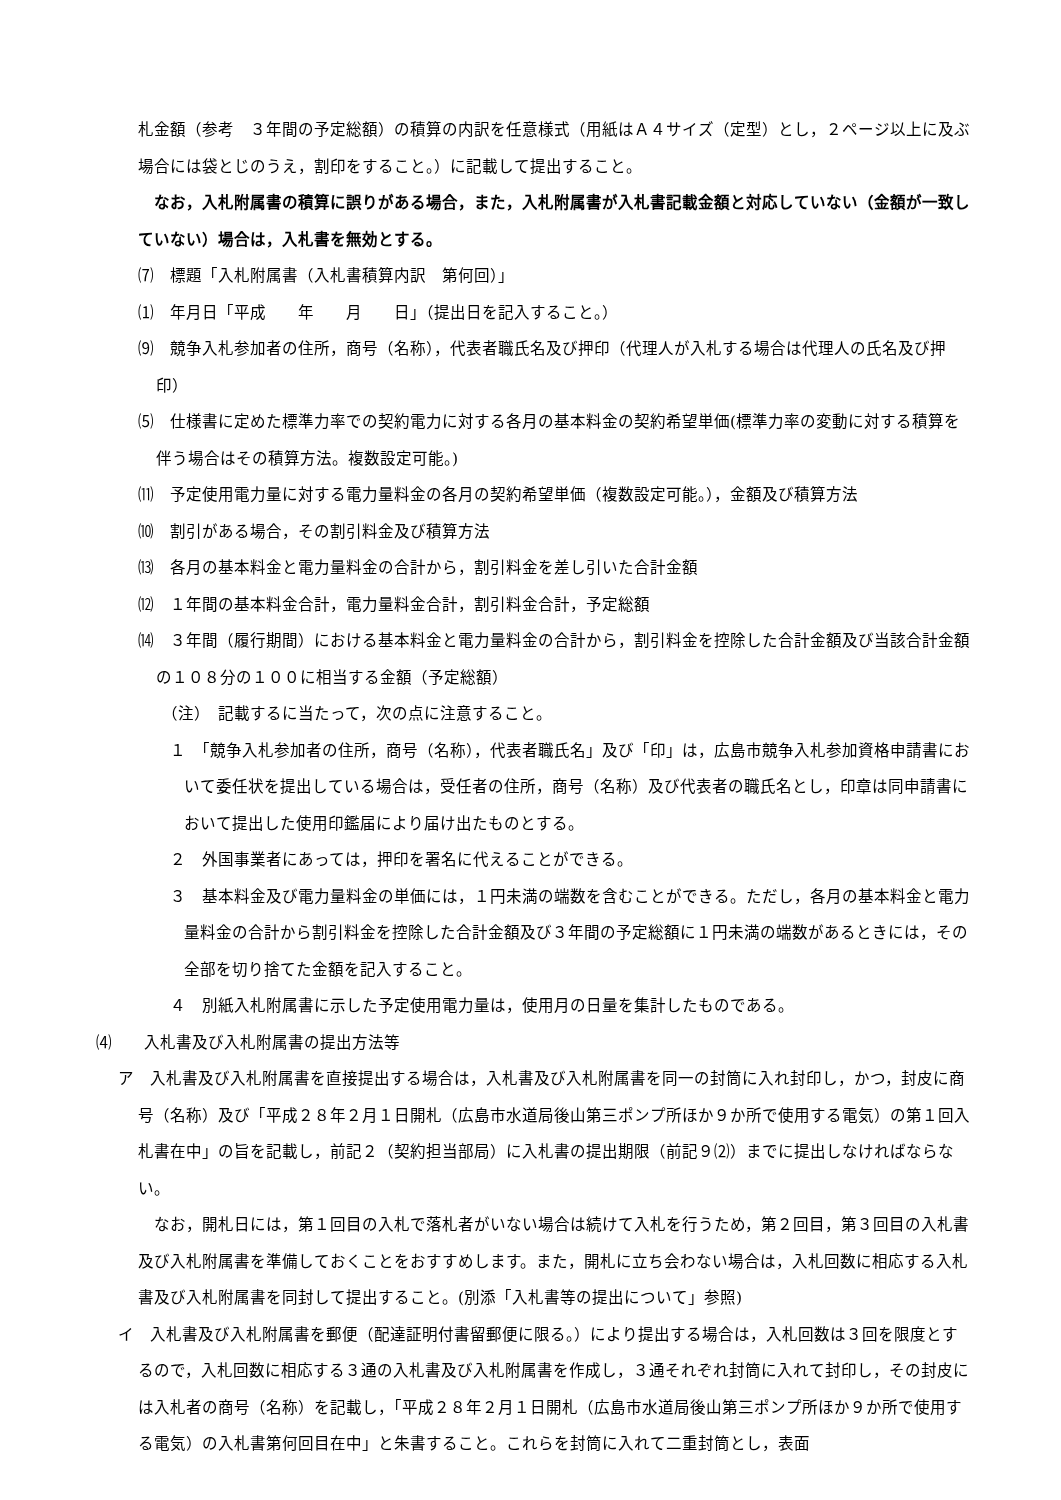札金額（参考　３年間の予定総額）の積算の内訳を任意様式（用紙はＡ４サイズ（定型）とし，２ページ以上に及ぶ場合には袋とじのうえ，割印をすること。）に記載して提出すること。
　なお，入札附属書の積算に誤りがある場合，また，入札附属書が入札書記載金額と対応していない（金額が一致していない）場合は，入札書を無効とする。
⑺　標題「入札附属書（入札書積算内訳　第何回）」
⑴　年月日「平成　　年　　月　　日」（提出日を記入すること。）
⑼　競争入札参加者の住所，商号（名称），代表者職氏名及び押印（代理人が入札する場合は代理人の氏名及び押印）
⑸　仕様書に定めた標準力率での契約電力に対する各月の基本料金の契約希望単価(標準力率の変動に対する積算を伴う場合はその積算方法。複数設定可能。)
⑾　予定使用電力量に対する電力量料金の各月の契約希望単価（複数設定可能。），金額及び積算方法
⑽　割引がある場合，その割引料金及び積算方法
⒀　各月の基本料金と電力量料金の合計から，割引料金を差し引いた合計金額
⑿　１年間の基本料金合計，電力量料金合計，割引料金合計，予定総額
⒁　３年間（履行期間）における基本料金と電力量料金の合計から，割引料金を控除した合計金額及び当該合計金額の１０８分の１００に相当する金額（予定総額）
（注）　記載するに当たって，次の点に注意すること。
１　「競争入札参加者の住所，商号（名称），代表者職氏名」及び「印」は，広島市競争入札参加資格申請書において委任状を提出している場合は，受任者の住所，商号（名称）及び代表者の職氏名とし，印章は同申請書において提出した使用印鑑届により届け出たものとする。
２　外国事業者にあっては，押印を署名に代えることができる。
３　基本料金及び電力量料金の単価には，１円未満の端数を含むことができる。ただし，各月の基本料金と電力量料金の合計から割引料金を控除した合計金額及び３年間の予定総額に１円未満の端数があるときには，その全部を切り捨てた金額を記入すること。
４　別紙入札附属書に示した予定使用電力量は，使用月の日量を集計したものである。
⑷　　入札書及び入札附属書の提出方法等
ア　入札書及び入札附属書を直接提出する場合は，入札書及び入札附属書を同一の封筒に入れ封印し，かつ，封皮に商号（名称）及び「平成２８年２月１日開札（広島市水道局後山第三ポンプ所ほか９か所で使用する電気）の第１回入札書在中」の旨を記載し，前記２（契約担当部局）に入札書の提出期限（前記９⑵）までに提出しなければならない。
　なお，開札日には，第１回目の入札で落札者がいない場合は続けて入札を行うため，第２回目，第３回目の入札書及び入札附属書を準備しておくことをおすすめします。また，開札に立ち会わない場合は，入札回数に相応する入札書及び入札附属書を同封して提出すること。(別添「入札書等の提出について」参照)
イ　入札書及び入札附属書を郵便（配達証明付書留郵便に限る。）により提出する場合は，入札回数は３回を限度とするので，入札回数に相応する３通の入札書及び入札附属書を作成し，３通それぞれ封筒に入れて封印し，その封皮には入札者の商号（名称）を記載し，「平成２８年２月１日開札（広島市水道局後山第三ポンプ所ほか９か所で使用する電気）の入札書第何回目在中」と朱書すること。これらを封筒に入れて二重封筒とし，表面